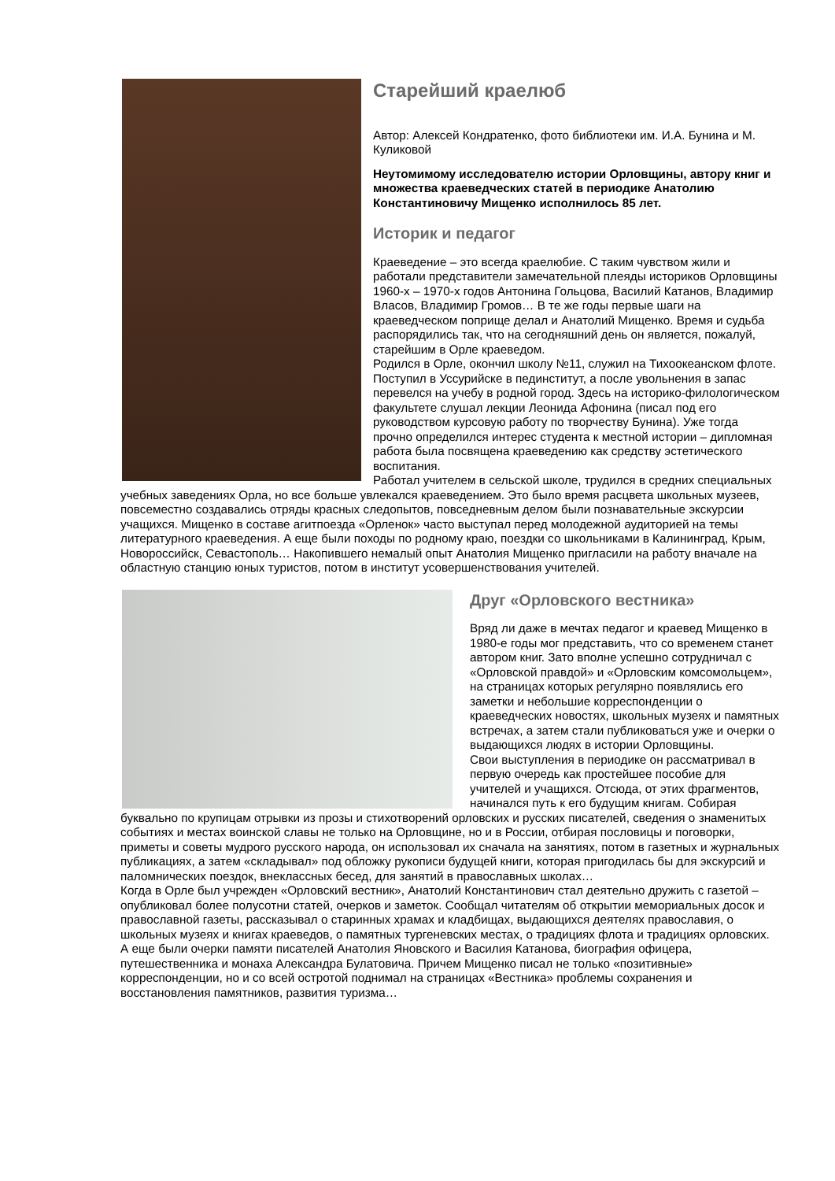Старейший краелюб
Автор: Алексей Кондратенко, фото библиотеки им. И.А. Бунина и М. Куликовой
Неутомимому исследователю истории Орловщины, автору книг и множества краеведческих статей в периодике Анатолию Константиновичу Мищенко исполнилось 85 лет.
Историк и педагог
Краеведение – это всегда краелюбие. С таким чувством жили и работали представители замечательной плеяды историков Орловщины 1960-х – 1970-х годов Антонина Гольцова, Василий Катанов, Владимир Власов, Владимир Громов… В те же годы первые шаги на краеведческом поприще делал и Анатолий Мищенко. Время и судьба распорядились так, что на сегодняшний день он является, пожалуй, старейшим в Орле краеведом.
Родился в Орле, окончил школу №11, служил на Тихоокеанском флоте. Поступил в Уссурийске в пединститут, а после увольнения в запас перевелся на учебу в родной город. Здесь на историко-филологическом факультете слушал лекции Леонида Афонина (писал под его руководством курсовую работу по творчеству Бунина). Уже тогда прочно определился интерес студента к местной истории – дипломная работа была посвящена краеведению как средству эстетического воспитания.
Работал учителем в сельской школе, трудился в средних специальных учебных заведениях Орла, но все больше увлекался краеведением. Это было время расцвета школьных музеев, повсеместно создавались отряды красных следопытов, повседневным делом были познавательные экскурсии учащихся. Мищенко в составе агитпоезда «Орленок» часто выступал перед молодежной аудиторией на темы литературного краеведения. А еще были походы по родному краю, поездки со школьниками в Калининград, Крым, Новороссийск, Севастополь… Накопившего немалый опыт Анатолия Мищенко пригласили на работу вначале на областную станцию юных туристов, потом в институт усовершенствования учителей.
Друг «Орловского вестника»
Вряд ли даже в мечтах педагог и краевед Мищенко в 1980-е годы мог представить, что со временем станет автором книг. Зато вполне успешно сотрудничал с «Орловской правдой» и «Орловским комсомольцем», на страницах которых регулярно появлялись его заметки и небольшие корреспонденции о краеведческих новостях, школьных музеях и памятных встречах, а затем стали публиковаться уже и очерки о выдающихся людях в истории Орловщины.
Свои выступления в периодике он рассматривал в первую очередь как простейшее пособие для учителей и учащихся. Отсюда, от этих фрагментов, начинался путь к его будущим книгам. Собирая буквально по крупицам отрывки из прозы и стихотворений орловских и русских писателей, сведения о знаменитых событиях и местах воинской славы не только на Орловщине, но и в России, отбирая пословицы и поговорки, приметы и советы мудрого русского народа, он использовал их сначала на занятиях, потом в газетных и журнальных публикациях, а затем «складывал» под обложку рукописи будущей книги, которая пригодилась бы для экскурсий и паломнических поездок, внеклассных бесед, для занятий в православных школах…
Когда в Орле был учрежден «Орловский вестник», Анатолий Константинович стал деятельно дружить с газетой – опубликовал более полусотни статей, очерков и заметок. Сообщал читателям об открытии мемориальных досок и православной газеты, рассказывал о старинных храмах и кладбищах, выдающихся деятелях православия, о школьных музеях и книгах краеведов, о памятных тургеневских местах, о традициях флота и традициях орловских. А еще были очерки памяти писателей Анатолия Яновского и Василия Катанова, биография офицера, путешественника и монаха Александра Булатовича. Причем Мищенко писал не только «позитивные» корреспонденции, но и со всей остротой поднимал на страницах «Вестника» проблемы сохранения и восстановления памятников, развития туризма…